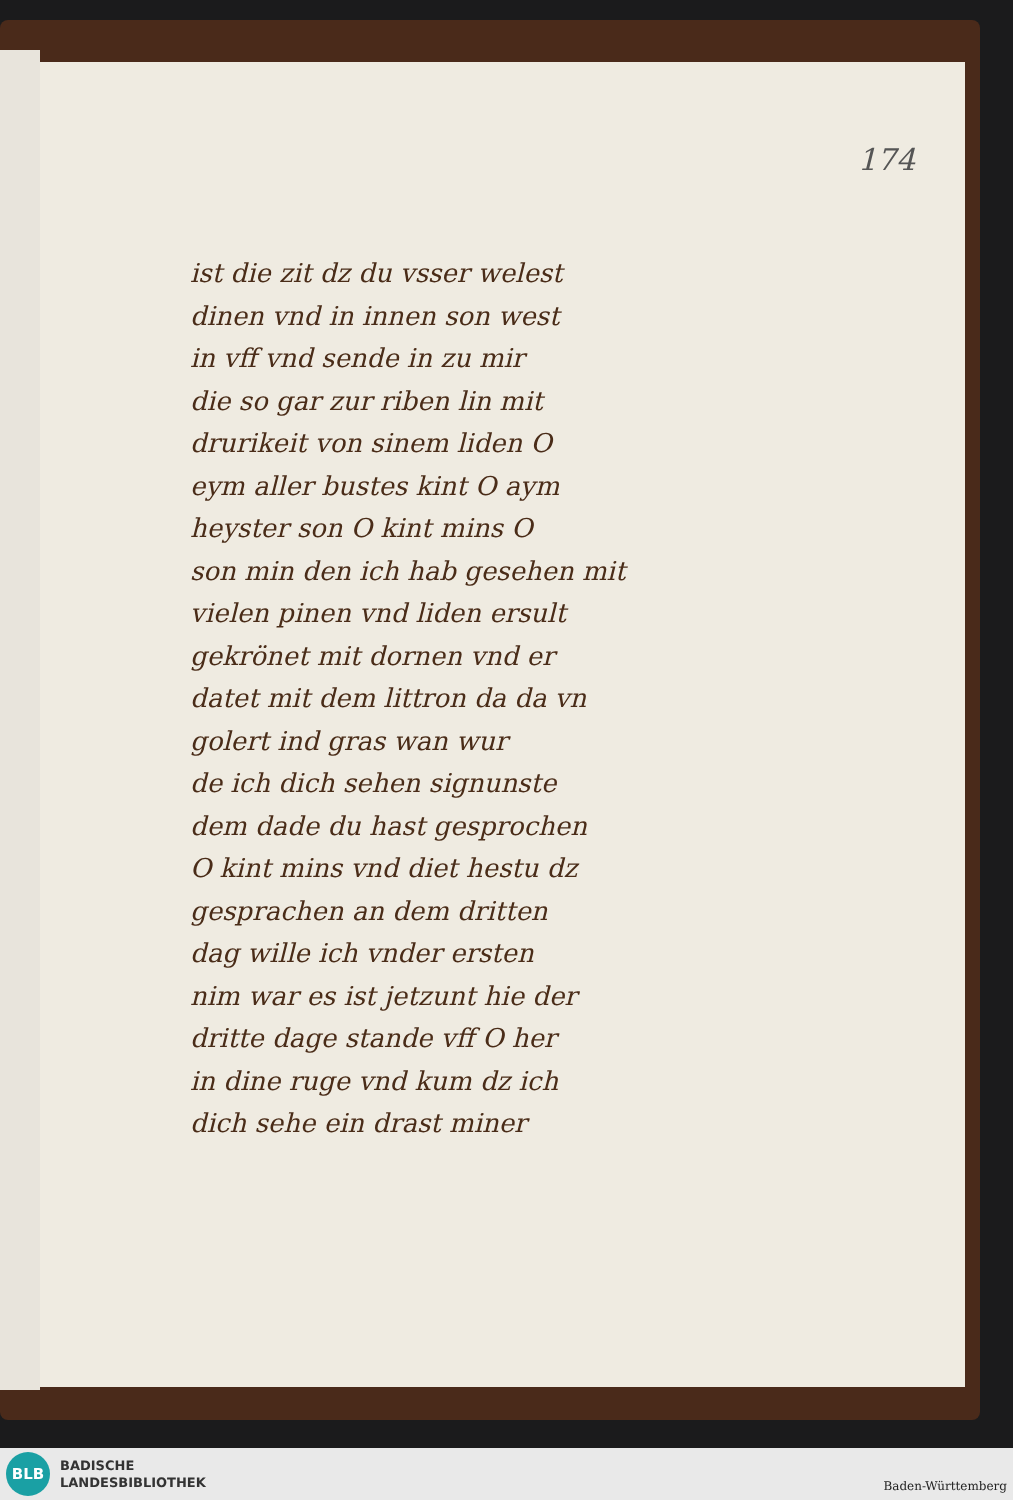174
ist die zit dz du vsser welest
dinen vnd in innen son west
in vff vnd sende in zu mir
die so gar zur riben lin mit
drurikeit von sinem liden O
eym aller bustes kint O aym
heyster son O kint mins O
son min den ich hab gesehen mit
vielen pinen vnd liden ersult
gekrönet mit dornen vnd er
datet mit dem littron da da vn
golert ind gras wan wur
de ich dich sehen signunste
dem dade du hast gesprochen
O kint mins vnd diet hestu dz
gesprachen an dem dritten
dag wille ich vnder ersten
nim war es ist jetzunt hie der
dritte dage stande vff O her
in dine ruge vnd kum dz ich
dich sehe ein drast miner
BLB
BADISCHE
LANDESBIBLIOTHEK
Baden-Württemberg